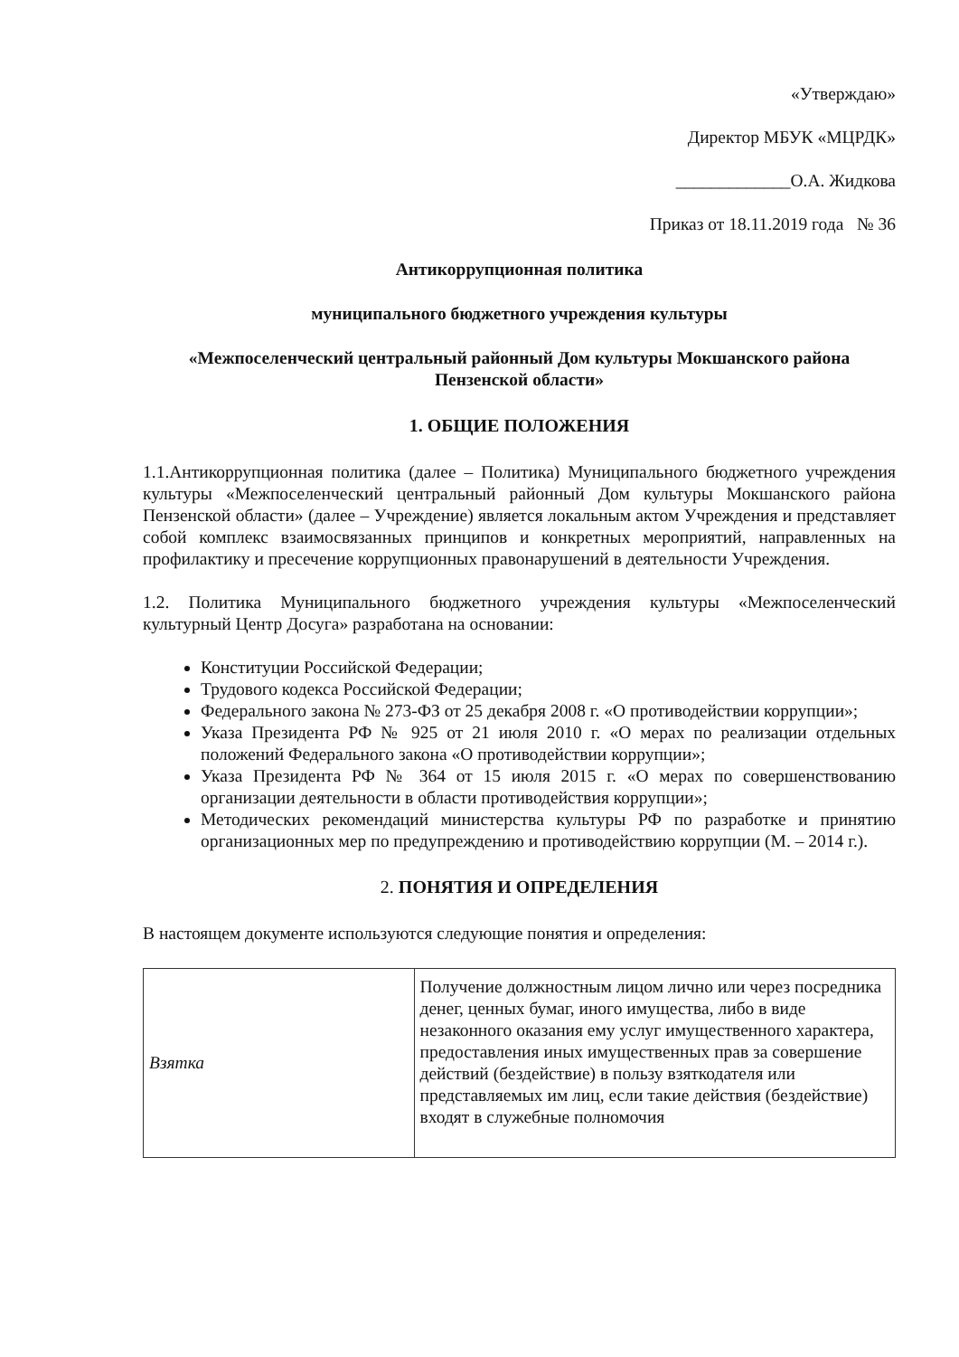«Утверждаю»
Директор МБУК «МЦРДК»
_____________О.А. Жидкова
Приказ от 18.11.2019 года № 36
Антикоррупционная политика
муниципального бюджетного учреждения культуры
«Межпоселенческий центральный районный Дом культуры Мокшанского района Пензенской области»
1. ОБЩИЕ ПОЛОЖЕНИЯ
1.1.Антикоррупционная политика (далее – Политика) Муниципального бюджетного учреждения культуры «Межпоселенческий центральный районный Дом культуры Мокшанского района Пензенской области» (далее – Учреждение) является локальным актом Учреждения и представляет собой комплекс взаимосвязанных принципов и конкретных мероприятий, направленных на профилактику и пресечение коррупционных правонарушений в деятельности Учреждения.
1.2. Политика Муниципального бюджетного учреждения культуры «Межпоселенческий культурный Центр Досуга» разработана на основании:
Конституции Российской Федерации;
Трудового кодекса Российской Федерации;
Федерального закона № 273-ФЗ от 25 декабря 2008 г. «О противодействии коррупции»;
Указа Президента РФ № 925 от 21 июля 2010 г. «О мерах по реализации отдельных положений Федерального закона «О противодействии коррупции»;
Указа Президента РФ № 364 от 15 июля 2015 г. «О мерах по совершенствованию организации деятельности в области противодействия коррупции»;
Методических рекомендаций министерства культуры РФ по разработке и принятию организационных мер по предупреждению и противодействию коррупции (М. – 2014 г.).
2. ПОНЯТИЯ И ОПРЕДЕЛЕНИЯ
В настоящем документе используются следующие понятия и определения:
| Взятка | Получение должностным лицом лично или через посредника денег, ценных бумаг, иного имущества, либо в виде незаконного оказания ему услуг имущественного характера, предоставления иных имущественных прав за совершение действий (бездействие) в пользу взяткодателя или представляемых им лиц, если такие действия (бездействие) входят в служебные полномочия |